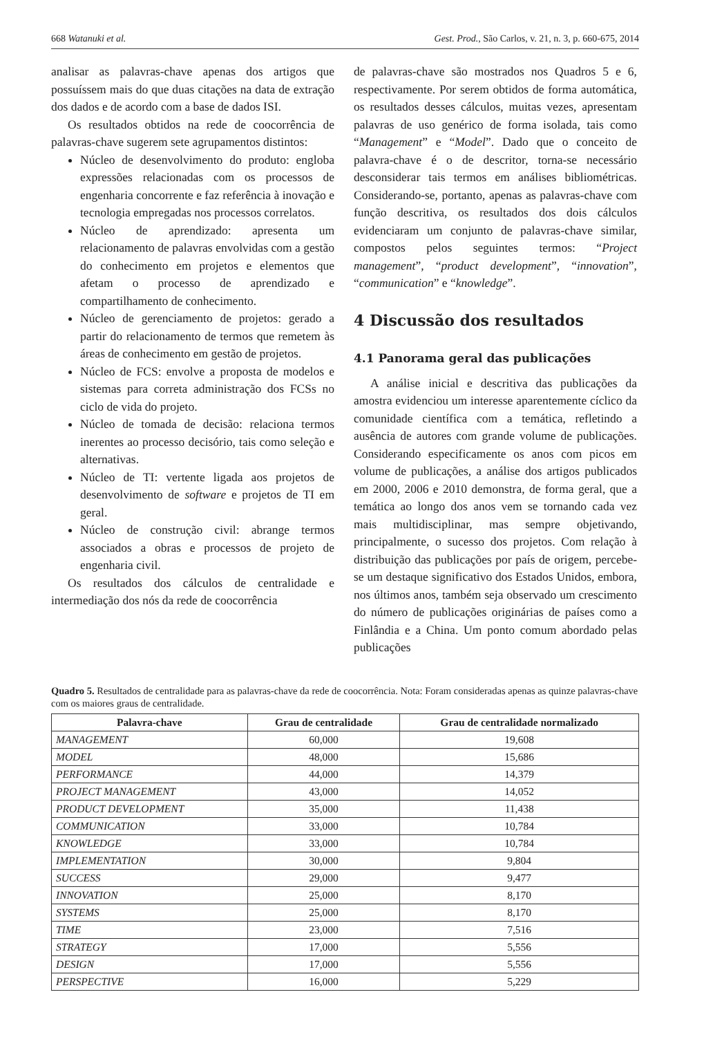668 Watanuki et al. Gest. Prod., São Carlos, v. 21, n. 3, p. 660-675, 2014
analisar as palavras-chave apenas dos artigos que possuíssem mais do que duas citações na data de extração dos dados e de acordo com a base de dados ISI.
Os resultados obtidos na rede de coocorrência de palavras-chave sugerem sete agrupamentos distintos:
Núcleo de desenvolvimento do produto: engloba expressões relacionadas com os processos de engenharia concorrente e faz referência à inovação e tecnologia empregadas nos processos correlatos.
Núcleo de aprendizado: apresenta um relacionamento de palavras envolvidas com a gestão do conhecimento em projetos e elementos que afetam o processo de aprendizado e compartilhamento de conhecimento.
Núcleo de gerenciamento de projetos: gerado a partir do relacionamento de termos que remetem às áreas de conhecimento em gestão de projetos.
Núcleo de FCS: envolve a proposta de modelos e sistemas para correta administração dos FCSs no ciclo de vida do projeto.
Núcleo de tomada de decisão: relaciona termos inerentes ao processo decisório, tais como seleção e alternativas.
Núcleo de TI: vertente ligada aos projetos de desenvolvimento de software e projetos de TI em geral.
Núcleo de construção civil: abrange termos associados a obras e processos de projeto de engenharia civil.
Os resultados dos cálculos de centralidade e intermediação dos nós da rede de coocorrência
de palavras-chave são mostrados nos Quadros 5 e 6, respectivamente. Por serem obtidos de forma automática, os resultados desses cálculos, muitas vezes, apresentam palavras de uso genérico de forma isolada, tais como “Management” e “Model”. Dado que o conceito de palavra-chave é o de descritor, torna-se necessário desconsiderar tais termos em análises bibliométricas. Considerando-se, portanto, apenas as palavras-chave com função descritiva, os resultados dos dois cálculos evidenciaram um conjunto de palavras-chave similar, compostos pelos seguintes termos: “Project management”, “product development”, “innovation”, “communication” e “knowledge”.
4 Discussão dos resultados
4.1 Panorama geral das publicações
A análise inicial e descritiva das publicações da amostra evidenciou um interesse aparentemente cíclico da comunidade científica com a temática, refletindo a ausência de autores com grande volume de publicações. Considerando especificamente os anos com picos em volume de publicações, a análise dos artigos publicados em 2000, 2006 e 2010 demonstra, de forma geral, que a temática ao longo dos anos vem se tornando cada vez mais multidisciplinar, mas sempre objetivando, principalmente, o sucesso dos projetos. Com relação à distribuição das publicações por país de origem, percebe-se um destaque significativo dos Estados Unidos, embora, nos últimos anos, também seja observado um crescimento do número de publicações originárias de países como a Finlândia e a China. Um ponto comum abordado pelas publicações
Quadro 5. Resultados de centralidade para as palavras-chave da rede de coocorrência. Nota: Foram consideradas apenas as quinze palavras-chave com os maiores graus de centralidade.
| Palavra-chave | Grau de centralidade | Grau de centralidade normalizado |
| --- | --- | --- |
| MANAGEMENT | 60,000 | 19,608 |
| MODEL | 48,000 | 15,686 |
| PERFORMANCE | 44,000 | 14,379 |
| PROJECT MANAGEMENT | 43,000 | 14,052 |
| PRODUCT DEVELOPMENT | 35,000 | 11,438 |
| COMMUNICATION | 33,000 | 10,784 |
| KNOWLEDGE | 33,000 | 10,784 |
| IMPLEMENTATION | 30,000 | 9,804 |
| SUCCESS | 29,000 | 9,477 |
| INNOVATION | 25,000 | 8,170 |
| SYSTEMS | 25,000 | 8,170 |
| TIME | 23,000 | 7,516 |
| STRATEGY | 17,000 | 5,556 |
| DESIGN | 17,000 | 5,556 |
| PERSPECTIVE | 16,000 | 5,229 |